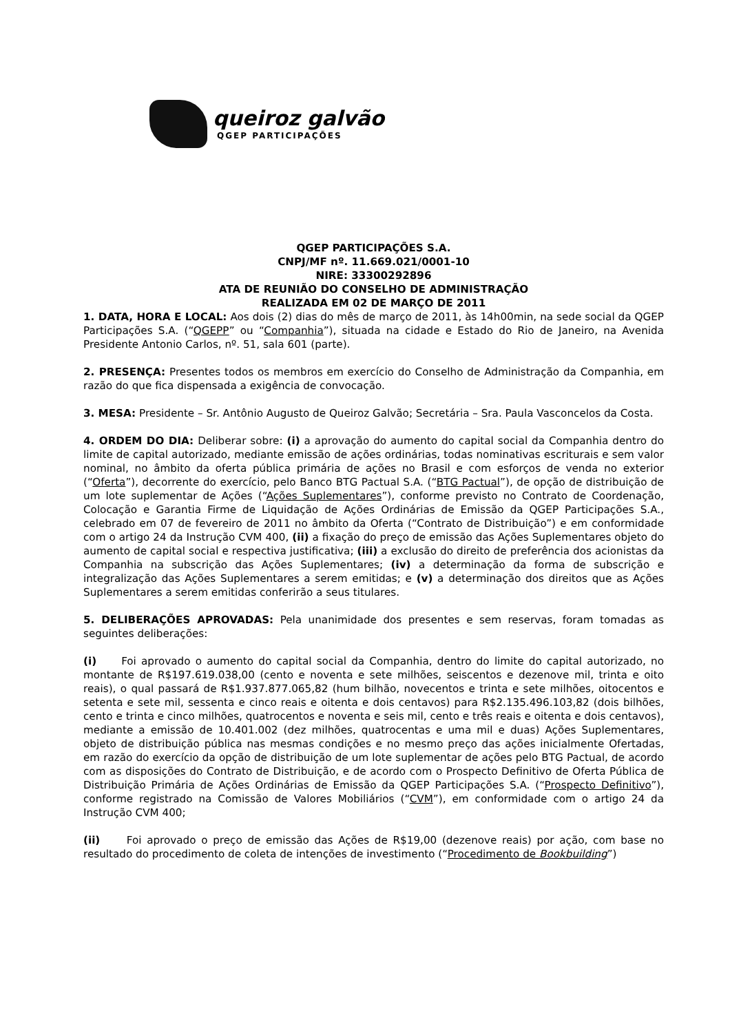queiroz galvão
QGEP PARTICIPAÇÕES
QGEP PARTICIPAÇÕES S.A.
CNPJ/MF nº. 11.669.021/0001-10
NIRE: 33300292896
ATA DE REUNIÃO DO CONSELHO DE ADMINISTRAÇÃO
REALIZADA EM 02 DE MARÇO DE 2011
1. DATA, HORA E LOCAL: Aos dois (2) dias do mês de março de 2011, às 14h00min, na sede social da QGEP Participações S.A. (“QGEPP” ou “Companhia”), situada na cidade e Estado do Rio de Janeiro, na Avenida Presidente Antonio Carlos, nº. 51, sala 601 (parte).
2. PRESENÇA: Presentes todos os membros em exercício do Conselho de Administração da Companhia, em razão do que fica dispensada a exigência de convocação.
3. MESA: Presidente – Sr. Antônio Augusto de Queiroz Galvão; Secretária – Sra. Paula Vasconcelos da Costa.
4. ORDEM DO DIA: Deliberar sobre: (i) a aprovação do aumento do capital social da Companhia dentro do limite de capital autorizado, mediante emissão de ações ordinárias, todas nominativas escriturais e sem valor nominal, no âmbito da oferta pública primária de ações no Brasil e com esforços de venda no exterior (“Oferta”), decorrente do exercício, pelo Banco BTG Pactual S.A. (“BTG Pactual”), de opção de distribuição de um lote suplementar de Ações (“Ações Suplementares”), conforme previsto no Contrato de Coordenação, Colocação e Garantia Firme de Liquidação de Ações Ordinárias de Emissão da QGEP Participações S.A., celebrado em 07 de fevereiro de 2011 no âmbito da Oferta (“Contrato de Distribuição”) e em conformidade com o artigo 24 da Instrução CVM 400, (ii) a fixação do preço de emissão das Ações Suplementares objeto do aumento de capital social e respectiva justificativa; (iii) a exclusão do direito de preferência dos acionistas da Companhia na subscrição das Ações Suplementares; (iv) a determinação da forma de subscrição e integralização das Ações Suplementares a serem emitidas; e (v) a determinação dos direitos que as Ações Suplementares a serem emitidas conferirão a seus titulares.
5. DELIBERAÇÕES APROVADAS: Pela unanimidade dos presentes e sem reservas, foram tomadas as seguintes deliberações:
(i) Foi aprovado o aumento do capital social da Companhia, dentro do limite do capital autorizado, no montante de R$197.619.038,00 (cento e noventa e sete milhões, seiscentos e dezenove mil, trinta e oito reais), o qual passará de R$1.937.877.065,82 (hum bilhão, novecentos e trinta e sete milhões, oitocentos e setenta e sete mil, sessenta e cinco reais e oitenta e dois centavos) para R$2.135.496.103,82 (dois bilhões, cento e trinta e cinco milhões, quatrocentos e noventa e seis mil, cento e três reais e oitenta e dois centavos), mediante a emissão de 10.401.002 (dez milhões, quatrocentas e uma mil e duas) Ações Suplementares, objeto de distribuição pública nas mesmas condições e no mesmo preço das ações inicialmente Ofertadas, em razão do exercício da opção de distribuição de um lote suplementar de ações pelo BTG Pactual, de acordo com as disposições do Contrato de Distribuição, e de acordo com o Prospecto Definitivo de Oferta Pública de Distribuição Primária de Ações Ordinárias de Emissão da QGEP Participações S.A. (“Prospecto Definitivo”), conforme registrado na Comissão de Valores Mobiliários (“CVM”), em conformidade com o artigo 24 da Instrução CVM 400;
(ii) Foi aprovado o preço de emissão das Ações de R$19,00 (dezenove reais) por ação, com base no resultado do procedimento de coleta de intenções de investimento (“Procedimento de Bookbuilding”)